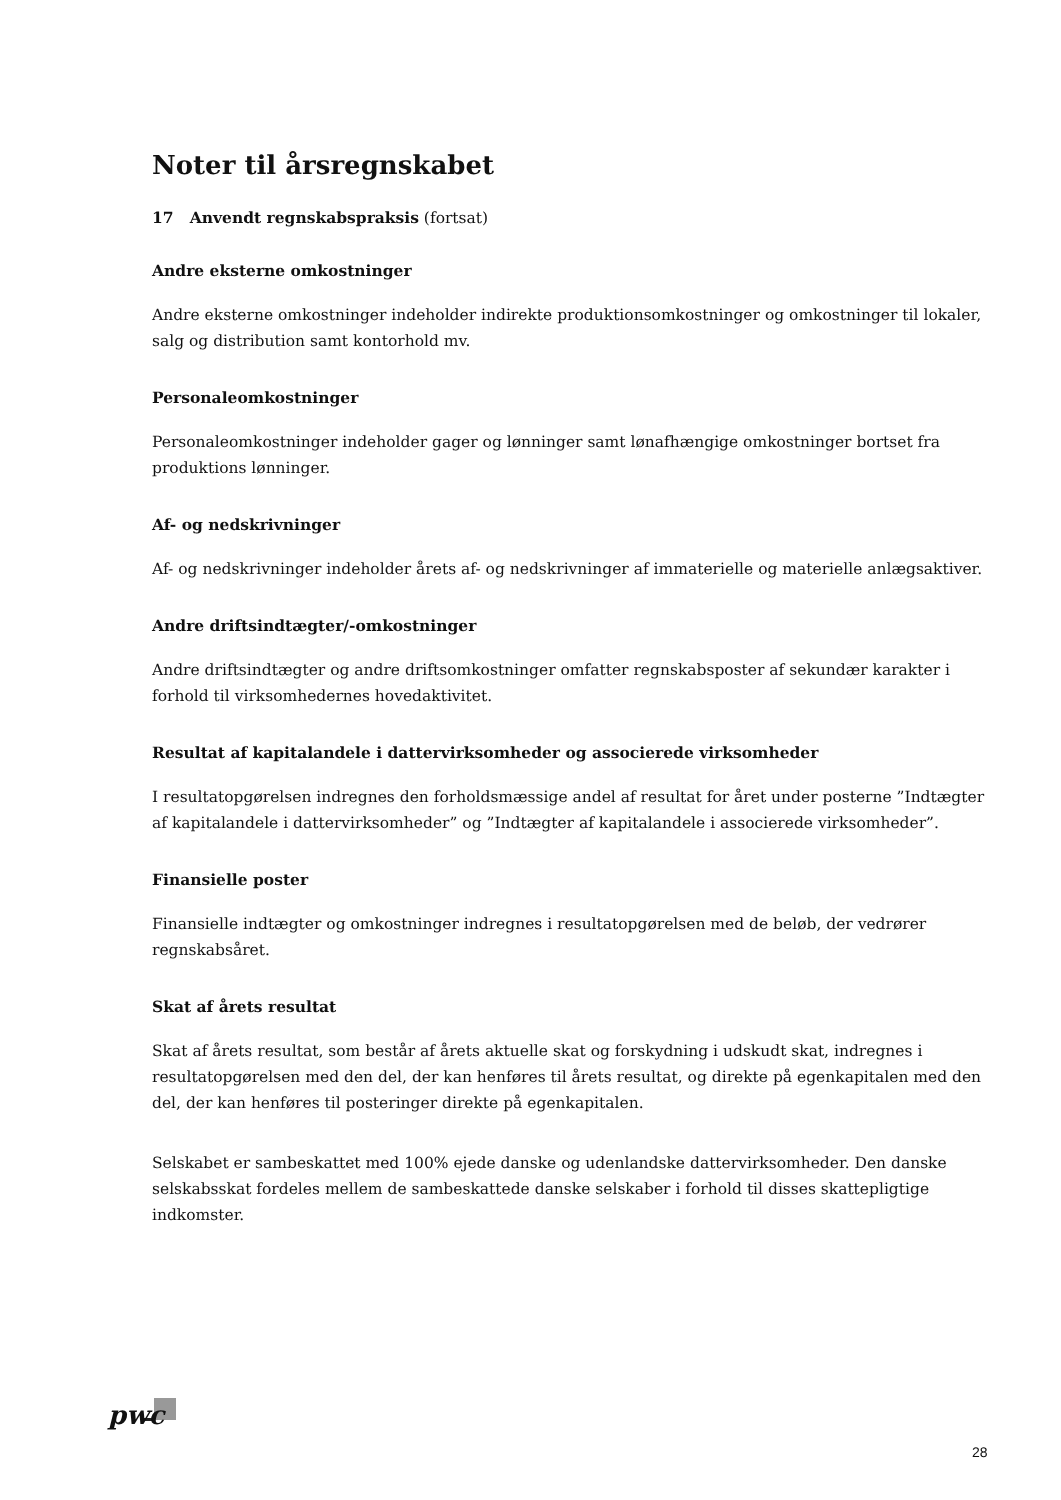Noter til årsregnskabet
17 Anvendt regnskabspraksis (fortsat)
Andre eksterne omkostninger
Andre eksterne omkostninger indeholder indirekte produktionsomkostninger og omkostninger til lokaler, salg og distribution samt kontorhold mv.
Personaleomkostninger
Personaleomkostninger indeholder gager og lønninger samt lønafhængige omkostninger bortset fra produktions lønninger.
Af- og nedskrivninger
Af- og nedskrivninger indeholder årets af- og nedskrivninger af immaterielle og materielle anlægsaktiver.
Andre driftsindtægter/-omkostninger
Andre driftsindtægter og andre driftsomkostninger omfatter regnskabsposter af sekundær karakter i forhold til virksomhedernes hovedaktivitet.
Resultat af kapitalandele i dattervirksomheder og associerede virksomheder
I resultatopgørelsen indregnes den forholdsmæssige andel af resultat for året under posterne ”Indtægter af kapitalandele i dattervirksomheder” og ”Indtægter af kapitalandele i associerede virksomheder”.
Finansielle poster
Finansielle indtægter og omkostninger indregnes i resultatopgørelsen med de beløb, der vedrører regnskabsåret.
Skat af årets resultat
Skat af årets resultat, som består af årets aktuelle skat og forskydning i udskudt skat, indregnes i resultatopgørelsen med den del, der kan henføres til årets resultat, og direkte på egenkapitalen med den del, der kan henføres til posteringer direkte på egenkapitalen.
Selskabet er sambeskattet med 100% ejede danske og udenlandske dattervirksomheder. Den danske selskabsskat fordeles mellem de sambeskattede danske selskaber i forhold til disses skattepligtige indkomster.
pwc
28